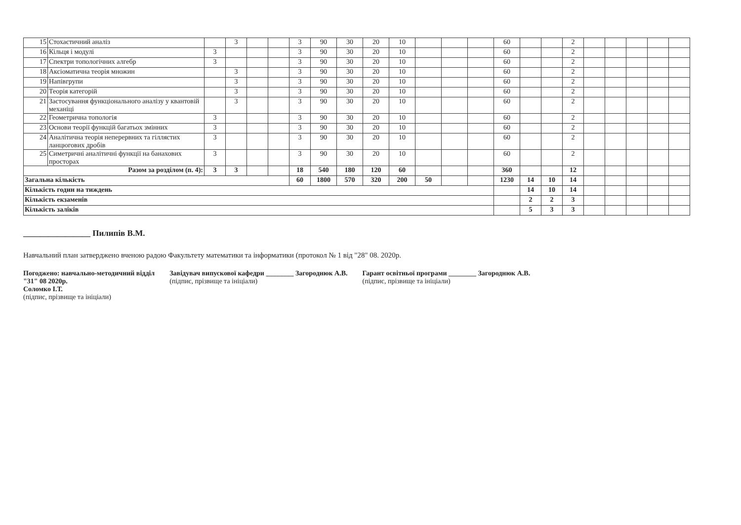| 15 | Стохастичний аналіз | | 3 | | | 3 | 90 | 30 | 20 | 10 | | | | 60 | | | 2 | | | | | |
| 16 | Кільця і модулі | 3 | | | | 3 | 90 | 30 | 20 | 10 | | | | 60 | | | 2 | | | | | |
| 17 | Спектри топологічних алгебр | 3 | | | | 3 | 90 | 30 | 20 | 10 | | | | 60 | | | 2 | | | | | |
| 18 | Аксіоматична теорія множин | | 3 | | | 3 | 90 | 30 | 20 | 10 | | | | 60 | | | 2 | | | | | |
| 19 | Напівгрупи | | 3 | | | 3 | 90 | 30 | 20 | 10 | | | | 60 | | | 2 | | | | | |
| 20 | Теорія категорій | | 3 | | | 3 | 90 | 30 | 20 | 10 | | | | 60 | | | 2 | | | | | |
| 21 | Застосування функціонального аналізу у квантовій механіці | | 3 | | | 3 | 90 | 30 | 20 | 10 | | | | 60 | | | 2 | | | | | |
| 22 | Геометрична топологія | 3 | | | | 3 | 90 | 30 | 20 | 10 | | | | 60 | | | 2 | | | | | |
| 23 | Основи теорії функцій багатьох змінних | 3 | | | | 3 | 90 | 30 | 20 | 10 | | | | 60 | | | 2 | | | | | |
| 24 | Аналітична теорія неперервних та гіллястих ланцюгових дробів | 3 | | | | 3 | 90 | 30 | 20 | 10 | | | | 60 | | | 2 | | | | | |
| 25 | Симетричні аналітичні функції на банахових просторах | 3 | | | | 3 | 90 | 30 | 20 | 10 | | | | 60 | | | 2 | | | | | |
| Разом за розділом (п. 4): | | 3 | 3 | | | 18 | 540 | 180 | 120 | 60 | | | | 360 | | | 12 | | | | | |
| Загальна кількість | | | | | | 60 | 1800 | 570 | 320 | 200 | 50 | | | 1230 | 14 | 10 | 14 | | | | | |
| Кількість годин на тиждень | | | | | | | | | | | | | | | 14 | 10 | 14 | | | | | |
| Кількість екзаменів | | | | | | | | | | | | | | | 2 | 2 | 3 | | | | | |
| Кількість заліків | | | | | | | | | | | | | | | 5 | 3 | 3 | | | | | |
________________ Пилипів В.М.
Навчальний план затверджено вченою радою Факультету математики та інформатики (протокол № 1 від "28" 08. 2020р.
Погоджено: навчально-методичний відділ
"31" 08 2020р.
Соломко І.Т.
(підпис, прізвище та ініціали)
Завідувач випускової кафедри ________ Загороднюк А.В.
(підпис, прізвище та ініціали)
Гарант освітньої програми ________ Загороднюк А.В.
(підпис, прізвище та ініціали)